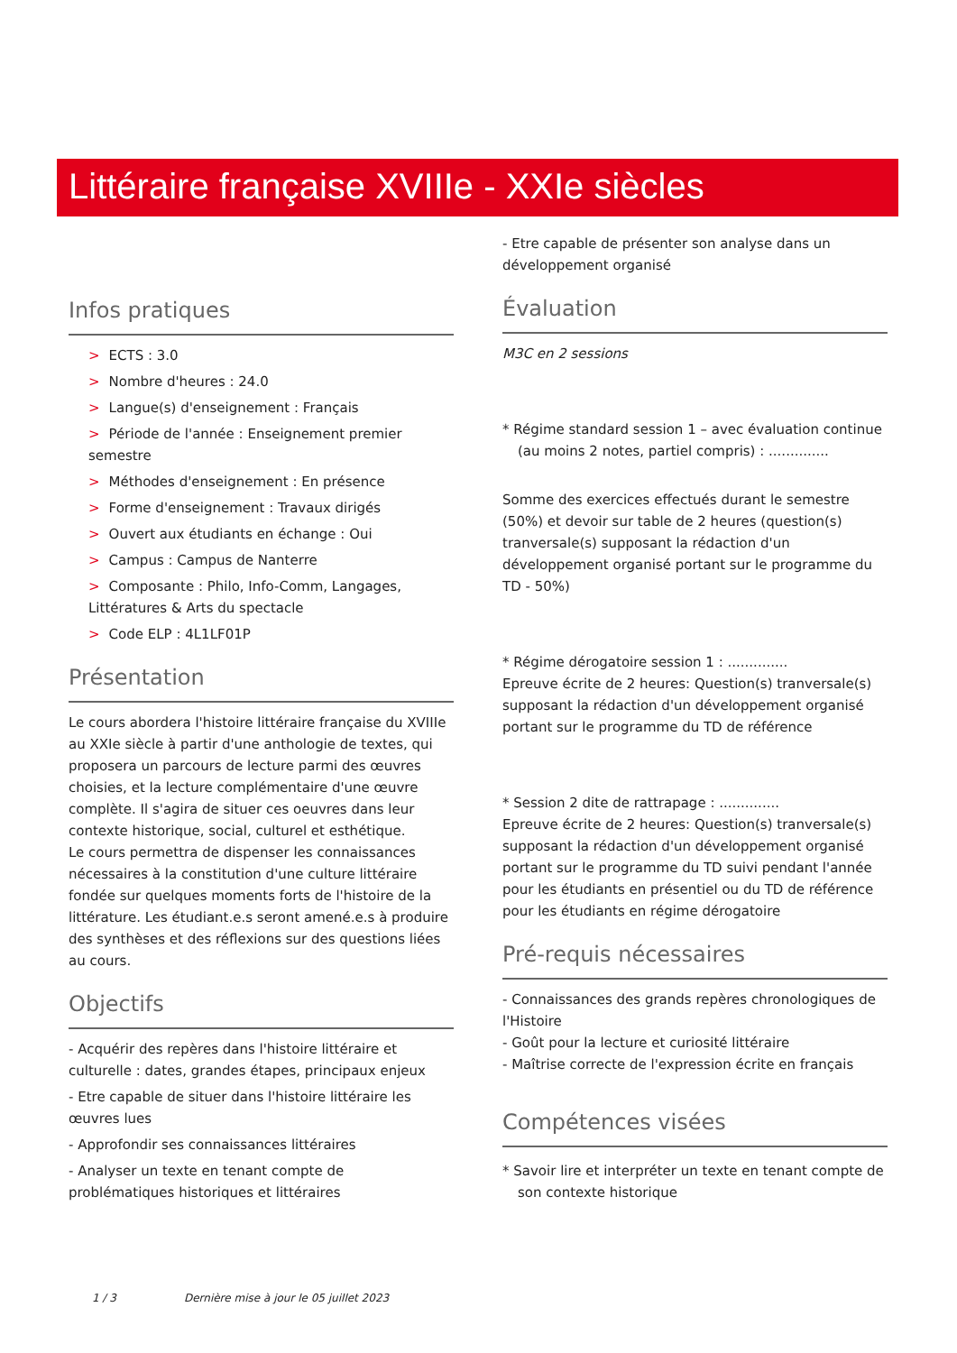Littéraire française XVIIIe - XXIe siècles
Infos pratiques
> ECTS : 3.0
> Nombre d'heures : 24.0
> Langue(s) d'enseignement : Français
> Période de l'année : Enseignement premier semestre
> Méthodes d'enseignement : En présence
> Forme d'enseignement : Travaux dirigés
> Ouvert aux étudiants en échange : Oui
> Campus : Campus de Nanterre
> Composante : Philo, Info-Comm, Langages, Littératures & Arts du spectacle
> Code ELP : 4L1LF01P
Présentation
Le cours abordera l'histoire littéraire française du XVIIIe au XXIe siècle à partir d'une anthologie de textes, qui proposera un parcours de lecture parmi des œuvres choisies, et la lecture complémentaire d'une œuvre complète. Il s'agira de situer ces oeuvres dans leur contexte historique, social, culturel et esthétique.
Le cours permettra de dispenser les connaissances nécessaires à la constitution d'une culture littéraire fondée sur quelques moments forts de l'histoire de la littérature. Les étudiant.e.s seront amené.e.s à produire des synthèses et des réflexions sur des questions liées au cours.
Objectifs
- Acquérir des repères dans l'histoire littéraire et culturelle : dates, grandes étapes, principaux enjeux
- Etre capable de situer dans l'histoire littéraire les œuvres lues
- Approfondir ses connaissances littéraires
- Analyser un texte en tenant compte de problématiques historiques et littéraires
- Etre capable de présenter son analyse dans un développement organisé
Évaluation
M3C en 2 sessions
* Régime standard session 1 – avec évaluation continue (au moins 2 notes, partiel compris) : ..............
Somme des exercices effectués durant le semestre (50%) et devoir sur table de 2 heures (question(s) tranversale(s) supposant la rédaction d'un développement organisé portant sur le programme du TD - 50%)
* Régime dérogatoire session 1 : ..............
Epreuve écrite de 2 heures: Question(s) tranversale(s) supposant la rédaction d'un développement organisé portant sur le programme du TD de référence
* Session 2 dite de rattrapage : ..............
Epreuve écrite de 2 heures: Question(s) tranversale(s) supposant la rédaction d'un développement organisé portant sur le programme du TD suivi pendant l'année pour les étudiants en présentiel ou du TD de référence pour les étudiants en régime dérogatoire
Pré-requis nécessaires
- Connaissances des grands repères chronologiques de l'Histoire
- Goût pour la lecture et curiosité littéraire
- Maîtrise correcte de l'expression écrite en français
Compétences visées
* Savoir lire et interpréter un texte en tenant compte de son contexte historique
1 / 3 Dernière mise à jour le 05 juillet 2023